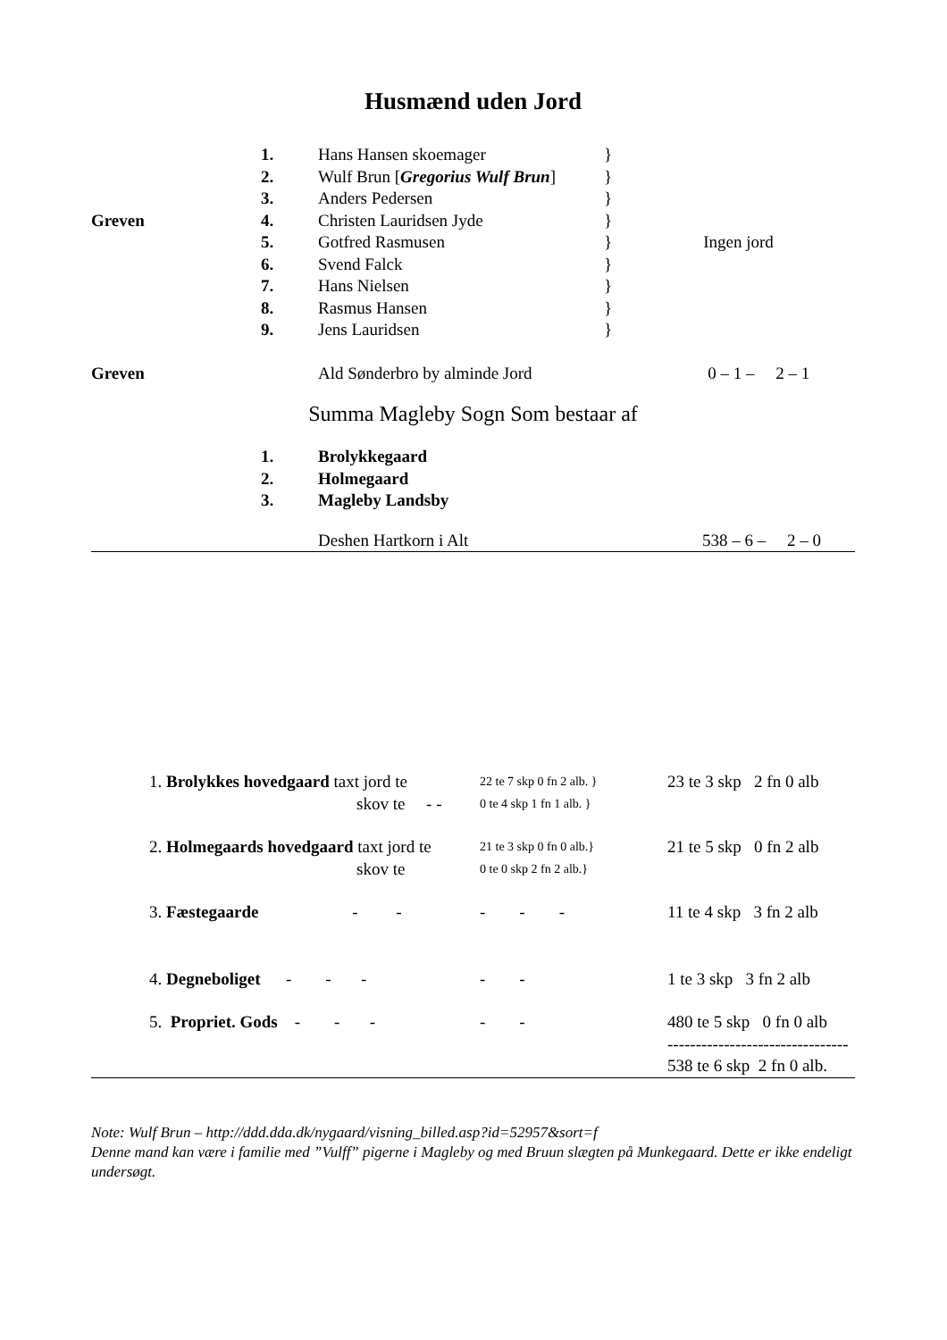Husmænd uden Jord
| | 1. | Hans Hansen skoemager | } | |
| | 2. | Wulf Brun [ Gregorius Wulf Brun ] | } | |
| | 3. | Anders Pedersen | } | |
| Greven | 4. | Christen Lauridsen Jyde | } | |
| | 5. | Gotfred Rasmusen | } | Ingen jord |
| | 6. | Svend Falck | } | |
| | 7. | Hans Nielsen | } | |
| | 8. | Rasmus Hansen | } | |
| | 9. | Jens Lauridsen | } | |
| Greven | | Ald Sønderbro by alminde Jord | | 0 – 1 – 2 – 1 |
Summa Magleby Sogn Som bestaar af
| | 1. | Brolykkegaard |
| | 2. | Holmegaard |
| | 3. | Magleby Landsby |
| | Deshen Hartkorn i Alt | 538 – 6 – 2 – 0 |
| | 1. Brolykkes hovedgaard taxt jord te | 22 te 7 skp 0 fn 2 alb. } | 23 te 3 skp 2 fn 0 alb |
| | skov te - - | 0 te 4 skp 1 fn 1 alb. } | |
| | 2. Holmegaards hovedgaard taxt jord te | 21 te 3 skp 0 fn 0 alb.} | 21 te 5 skp 0 fn 2 alb |
| | skov te | 0 te 0 skp 2 fn 2 alb.} | |
| | 3. Fæstegaarde - - | - - - | 11 te 4 skp 3 fn 2 alb |
| | 4. Degneboliget - - - | - - | 1 te 3 skp 3 fn 2 alb |
| | 5. Propriet. Gods - - - | - - | 480 te 5 skp 0 fn 0 alb |
| | | | -------------------------------- |
| | | | 538 te 6 skp 2 fn 0 alb. |
Note: Wulf Brun – http://ddd.dda.dk/nygaard/visning_billed.asp?id=52957&sort=f
Denne mand kan være i familie med ”Vulff” pigerne i Magleby og med Bruun slægten på Munkegaard. Dette er ikke endeligt undersøgt.